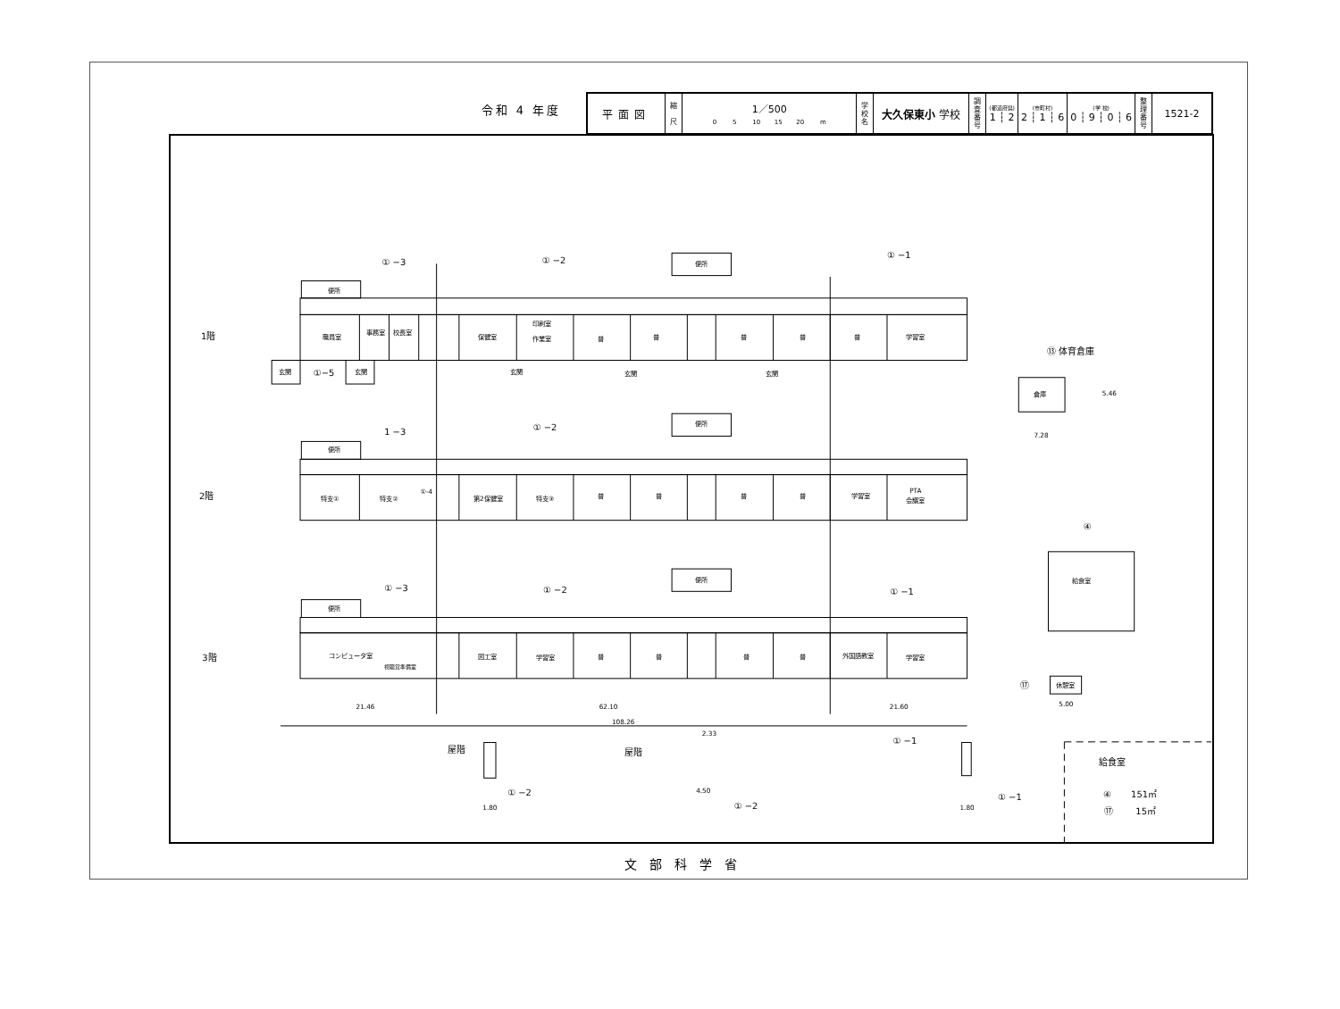令和 4 年度
| 平面図 | 縮 尺 | 1／500 0 5 10 15 20 m | 学 校 名 | 大久保東小 学校 | 調 査 番 号 | (都道府県) 1 ┆ 2 | (市町村) 2 ┆ 1 ┆ 6 | (学 校) 0 ┆ 9 ┆ 0 ┆ 6 | 整 理 番 号 | 1521-2 |
1階
2階
3階
便所
職員室
事務室
校長室
保健室
印刷室
作業室
普
普
普
普
普
学習室
便所
玄関
①−5
玄関
玄関
玄関
玄関
① −3
① −2
① −1
⑬ 体育倉庫
倉庫
7.28
5.46
便所
便所
1 −3
① −2
特支①
特支②
①-4
第2保健室
特支③
普
普
普
普
学習室
PTA
会議室
④
給食室
便所
便所
① −3
① −2
① −1
コンピュータ室
視聴覚準備室
図工室
学習室
普
普
普
普
外国語教室
学習室
⑰
休憩室
5.00
62.10
21.46
21.60
108.26
屋階
屋階
① −1
① −2
① −2
① −1
1.80
1.80
4.50
2.33
給食室
④ 151㎡
⑰ 15㎡
文部科学省